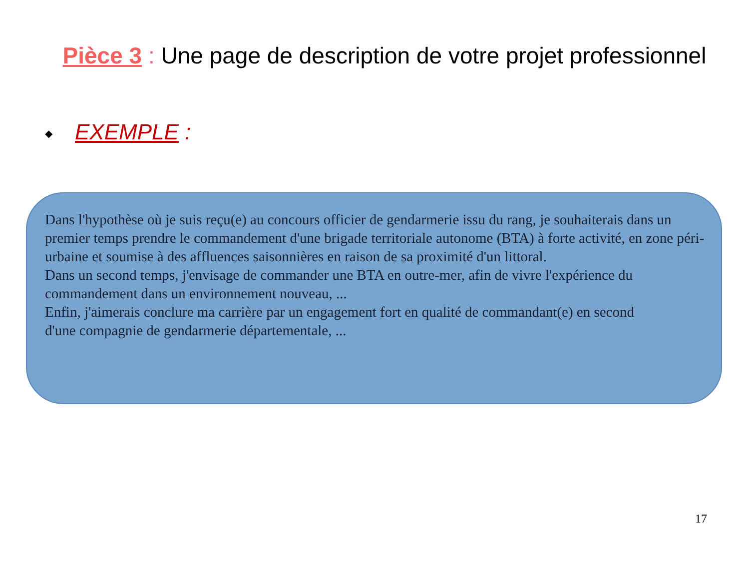Pièce 3 : Une page de description de votre projet professionnel
◆ EXEMPLE :
Dans l'hypothèse où je suis reçu(e) au concours officier de gendarmerie issu du rang, je souhaiterais dans un premier temps prendre le commandement d'une brigade territoriale autonome (BTA) à forte activité, en zone péri-urbaine et soumise à des affluences saisonnières en raison de sa proximité d'un littoral.
Dans un second temps, j'envisage de commander une BTA en outre-mer, afin de vivre l'expérience du commandement dans un environnement nouveau, ...
Enfin, j'aimerais conclure ma carrière par un engagement fort en qualité de commandant(e) en second
d'une compagnie de gendarmerie départementale, ...
17